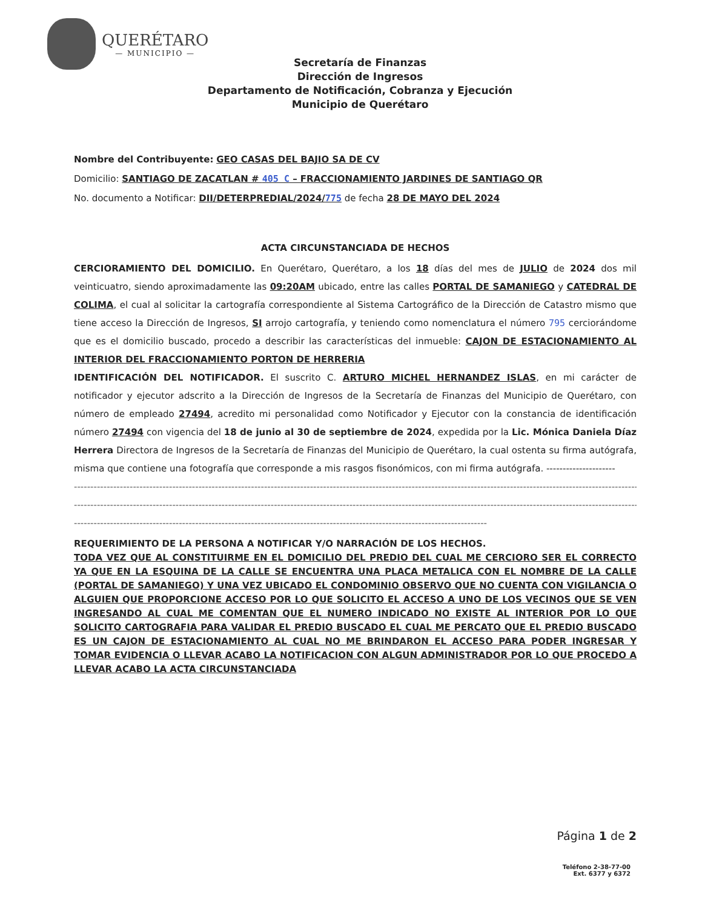QUERÉTARO
— MUNICIPIO —
Secretaría de Finanzas
Dirección de Ingresos
Departamento de Notificación, Cobranza y Ejecución
Municipio de Querétaro
Nombre del Contribuyente: GEO CASAS DEL BAJIO SA DE CV
Domicilio: SANTIAGO DE ZACATLAN # 405 C – FRACCIONAMIENTO JARDINES DE SANTIAGO QR
No. documento a Notificar: DII/DETERPREDIAL/2024/775 de fecha 28 DE MAYO DEL 2024
ACTA CIRCUNSTANCIADA DE HECHOS
CERCIORAMIENTO DEL DOMICILIO. En Querétaro, Querétaro, a los 18 días del mes de JULIO de 2024 dos mil veinticuatro, siendo aproximadamente las 09:20AM ubicado, entre las calles PORTAL DE SAMANIEGO y CATEDRAL DE COLIMA, el cual al solicitar la cartografía correspondiente al Sistema Cartográfico de la Dirección de Catastro mismo que tiene acceso la Dirección de Ingresos, SI arrojo cartografía, y teniendo como nomenclatura el número 795 cerciorándome que es el domicilio buscado, procedo a describir las características del inmueble: CAJON DE ESTACIONAMIENTO AL INTERIOR DEL FRACCIONAMIENTO PORTON DE HERRERIA
IDENTIFICACIÓN DEL NOTIFICADOR. El suscrito C. ARTURO MICHEL HERNANDEZ ISLAS, en mi carácter de notificador y ejecutor adscrito a la Dirección de Ingresos de la Secretaría de Finanzas del Municipio de Querétaro, con número de empleado 27494, acredito mi personalidad como Notificador y Ejecutor con la constancia de identificación número 27494 con vigencia del 18 de junio al 30 de septiembre de 2024, expedida por la Lic. Mónica Daniela Díaz Herrera Directora de Ingresos de la Secretaría de Finanzas del Municipio de Querétaro, la cual ostenta su firma autógrafa, misma que contiene una fotografía que corresponde a mis rasgos fisonómicos, con mi firma autógrafa. ---------------------
------------------------------------------------------------------------------------------------------------------------------------------------------------------------------------------------
------------------------------------------------------------------------------------------------------------------------------------------------------------------------------------------------
------------------------------------------------------------------------------------------------------------------------------
REQUERIMIENTO DE LA PERSONA A NOTIFICAR Y/O NARRACIÓN DE LOS HECHOS.
TODA VEZ QUE AL CONSTITUIRME EN EL DOMICILIO DEL PREDIO DEL CUAL ME CERCIORO SER EL CORRECTO YA QUE EN LA ESQUINA DE LA CALLE SE ENCUENTRA UNA PLACA METALICA CON EL NOMBRE DE LA CALLE (PORTAL DE SAMANIEGO) Y UNA VEZ UBICADO EL CONDOMINIO OBSERVO QUE NO CUENTA CON VIGILANCIA O ALGUIEN QUE PROPORCIONE ACCESO POR LO QUE SOLICITO EL ACCESO A UNO DE LOS VECINOS QUE SE VEN INGRESANDO AL CUAL ME COMENTAN QUE EL NUMERO INDICADO NO EXISTE AL INTERIOR POR LO QUE SOLICITO CARTOGRAFIA PARA VALIDAR EL PREDIO BUSCADO EL CUAL ME PERCATO QUE EL PREDIO BUSCADO ES UN CAJON DE ESTACIONAMIENTO AL CUAL NO ME BRINDARON EL ACCESO PARA PODER INGRESAR Y TOMAR EVIDENCIA O LLEVAR ACABO LA NOTIFICACION CON ALGUN ADMINISTRADOR POR LO QUE PROCEDO A LLEVAR ACABO LA ACTA CIRCUNSTANCIADA
Página 1 de 2
Teléfono 2-38-77-00
Ext. 6377 y 6372